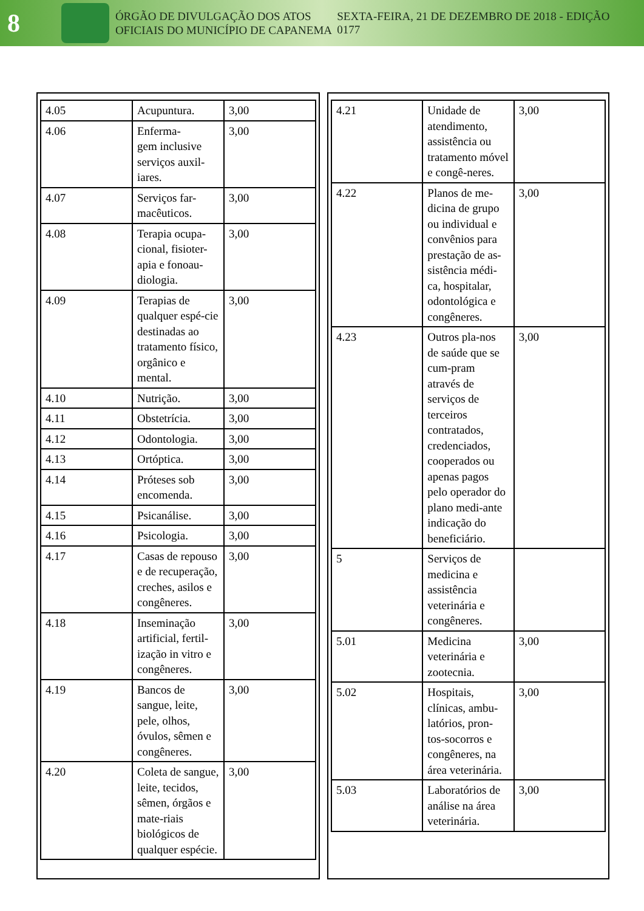8
ÓRGÃO DE DIVULGAÇÃO DOS ATOS OFICIAIS DO MUNICÍPIO DE CAPANEMA
SEXTA-FEIRA, 21 DE DEZEMBRO DE 2018 - EDIÇÃO 0177
| 4.05 | Acupuntura. | 3,00 |
| 4.06 | Enferma- gem inclusive serviços auxil-iares. | 3,00 |
| 4.07 | Serviços far-macêuticos. | 3,00 |
| 4.08 | Terapia ocupa-cional, fisioter-apia e fonoau-diologia. | 3,00 |
| 4.09 | Terapias de qualquer espé-cie destinadas ao tratamento físico, orgânico e mental. | 3,00 |
| 4.10 | Nutrição. | 3,00 |
| 4.11 | Obstetrícia. | 3,00 |
| 4.12 | Odontologia. | 3,00 |
| 4.13 | Ortóptica. | 3,00 |
| 4.14 | Próteses sob encomenda. | 3,00 |
| 4.15 | Psicanálise. | 3,00 |
| 4.16 | Psicologia. | 3,00 |
| 4.17 | Casas de repouso e de recuperação, creches, asilos e congêneres. | 3,00 |
| 4.18 | Inseminação artificial, fertil-ização in vitro e congêneres. | 3,00 |
| 4.19 | Bancos de sangue, leite, pele, olhos, óvulos, sêmen e congêneres. | 3,00 |
| 4.20 | Coleta de sangue, leite, tecidos, sêmen, órgãos e mate-riais biológicos de qualquer espécie. | 3,00 |
| 4.21 | Unidade de atendimento, assistência ou tratamento móvel e congê-neres. | 3,00 |
| 4.22 | Planos de me-dicina de grupo ou individual e convênios para prestação de as-sistência médi-ca, hospitalar, odontológica e congêneres. | 3,00 |
| 4.23 | Outros pla-nos de saúde que se cum-pram através de serviços de terceiros contratados, credenciados, cooperados ou apenas pagos pelo operador do plano medi-ante indicação do beneficiário. | 3,00 |
| 5 | Serviços de medicina e assistência veterinária e congêneres. | |
| 5.01 | Medicina veterinária e zootecnia. | 3,00 |
| 5.02 | Hospitais, clínicas, ambu-latórios, pron-tos-socorros e congêneres, na área veterinária. | 3,00 |
| 5.03 | Laboratórios de análise na área veterinária. | 3,00 |